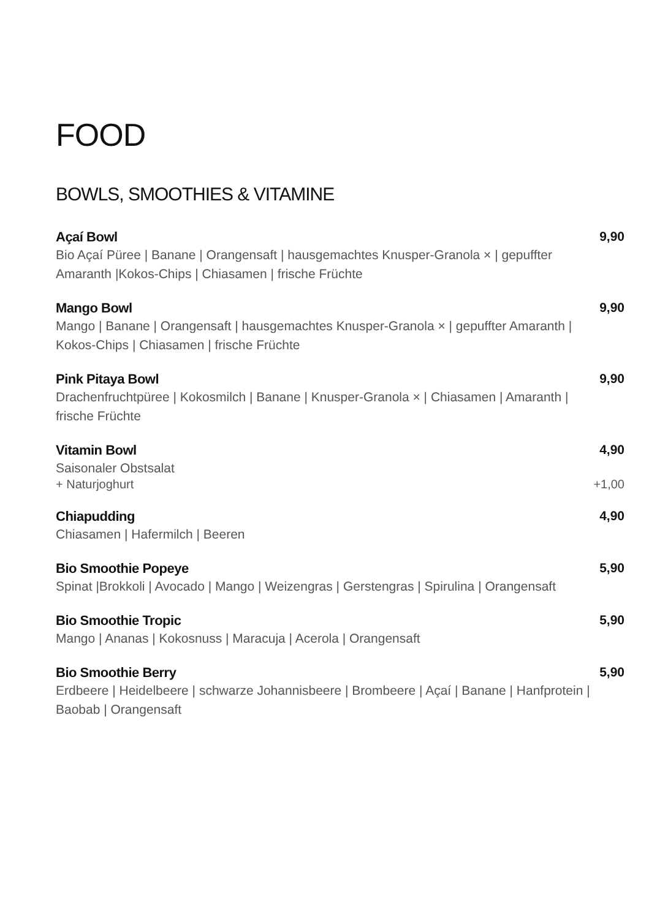FOOD
BOWLS, SMOOTHIES & VITAMINE
Açaí Bowl 9,90
Bio Açaí Püree | Banane | Orangensaft | hausgemachtes Knusper-Granola × | gepuffter Amaranth |Kokos-Chips | Chiasamen | frische Früchte
Mango Bowl 9,90
Mango | Banane | Orangensaft | hausgemachtes Knusper-Granola × | gepuffter Amaranth | Kokos-Chips | Chiasamen | frische Früchte
Pink Pitaya Bowl 9,90
Drachenfruchtpüree | Kokosmilch | Banane | Knusper-Granola × | Chiasamen | Amaranth | frische Früchte
Vitamin Bowl 4,90
Saisonaler Obstsalat
+ Naturjoghurt +1,00
Chiapudding 4,90
Chiasamen | Hafermilch | Beeren
Bio Smoothie Popeye 5,90
Spinat |Brokkoli | Avocado | Mango | Weizengras | Gerstengras | Spirulina | Orangensaft
Bio Smoothie Tropic 5,90
Mango | Ananas | Kokosnuss | Maracuja | Acerola | Orangensaft
Bio Smoothie Berry 5,90
Erdbeere | Heidelbeere | schwarze Johannisbeere | Brombeere | Açaí | Banane | Hanfprotein | Baobab | Orangensaft